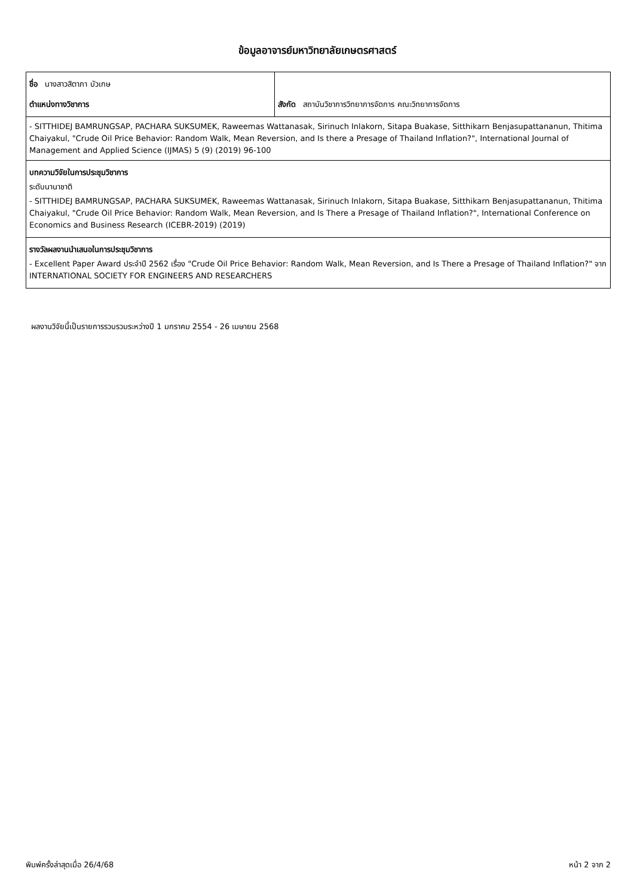ข้อมูลอาจารย์มหาวิทยาลัยเกษตรศาสตร์
| ชื่อ นางสาวสิตาภา บัวเกษ ตำแหน่งทางวิชาการ | สังกัด สถาบันวิชาการวิทยาการจัดการ คณะวิทยาการจัดการ |
| - SITTHIDEJ BAMRUNGSAP, PACHARA SUKSUMEK, Raweemas Wattanasak, Sirinuch Inlakorn, Sitapa Buakase, Sitthikarn Benjasupattananun, Thitima Chaiyakul, "Crude Oil Price Behavior: Random Walk, Mean Reversion, and Is there a Presage of Thailand Inflation?", International Journal of Management and Applied Science (IJMAS) 5 (9) (2019) 96-100 | |
| บทความวิจัยในการประชุมวิชาการ ระดับนานาชาติ - SITTHIDEJ BAMRUNGSAP, PACHARA SUKSUMEK, Raweemas Wattanasak, Sirinuch Inlakorn, Sitapa Buakase, Sitthikarn Benjasupattananun, Thitima Chaiyakul, "Crude Oil Price Behavior: Random Walk, Mean Reversion, and Is There a Presage of Thailand Inflation?", International Conference on Economics and Business Research (ICEBR-2019) (2019) | |
| รางวัลผลงานนำเสนอในการประชุมวิชาการ - Excellent Paper Award ประจำปี 2562 เรื่อง "Crude Oil Price Behavior: Random Walk, Mean Reversion, and Is There a Presage of Thailand Inflation?" จาก INTERNATIONAL SOCIETY FOR ENGINEERS AND RESEARCHERS | |
ผลงานวิจัยนี้เป็นรายการรวบรวมระหว่างปี 1 มกราคม 2554 - 26 เมษายน 2568
พิมพ์ครั้งล่าสุดเมื่อ 26/4/68 หน้า 2 จาก 2